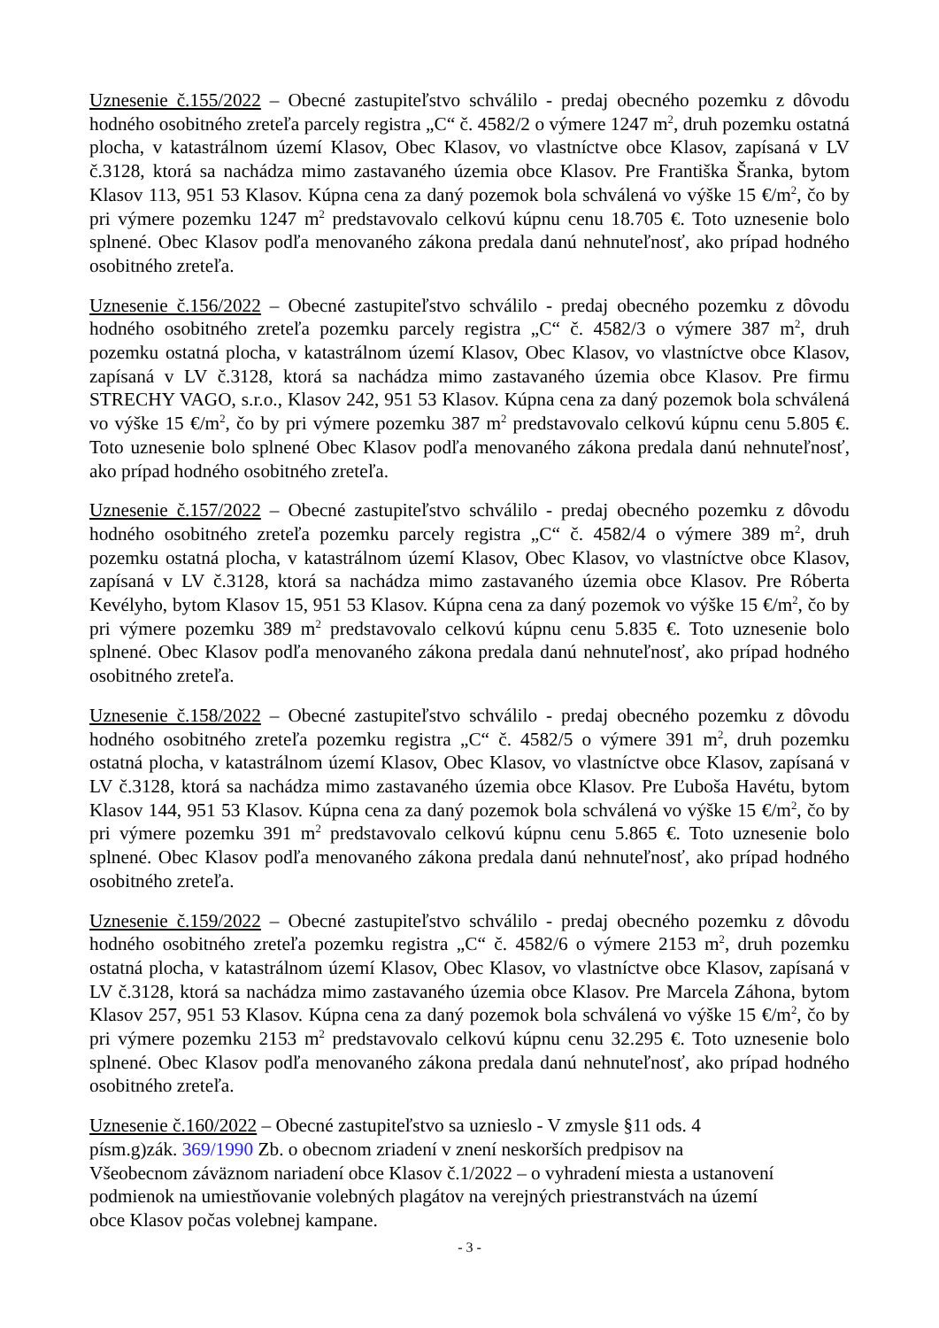Uznesenie č.155/2022 – Obecné zastupiteľstvo schválilo - predaj obecného pozemku z dôvodu hodného osobitného zreteľa parcely registra „C“ č. 4582/2 o výmere 1247 m<sup>2</sup>, druh pozemku ostatná plocha, v katastrálnom území Klasov, Obec Klasov, vo vlastníctve obce Klasov, zapísaná v LV č.3128, ktorá sa nachádza mimo zastavaného územia obce Klasov. Pre Františka Šranka, bytom Klasov 113, 951 53 Klasov. Kúpna cena za daný pozemok bola schválená vo výške 15 €/m<sup>2</sup>, čo by pri výmere pozemku 1247 m<sup>2</sup> predstavovalo celkovú kúpnu cenu 18.705 €. Toto uznesenie bolo splnené. Obec Klasov podľa menovaného zákona predala danú nehnuteľnosť, ako prípad hodného osobitného zreteľa.
Uznesenie č.156/2022 – Obecné zastupiteľstvo schválilo - predaj obecného pozemku z dôvodu hodného osobitného zreteľa pozemku parcely registra „C“ č. 4582/3 o výmere 387 m<sup>2</sup>, druh pozemku ostatná plocha, v katastrálnom území Klasov, Obec Klasov, vo vlastníctve obce Klasov, zapísaná v LV č.3128, ktorá sa nachádza mimo zastavaného územia obce Klasov. Pre firmu STRECHY VAGO, s.r.o., Klasov 242, 951 53 Klasov. Kúpna cena za daný pozemok bola schválená vo výške 15 €/m<sup>2</sup>, čo by pri výmere pozemku 387 m<sup>2</sup> predstavovalo celkovú kúpnu cenu 5.805 €. Toto uznesenie bolo splnené Obec Klasov podľa menovaného zákona predala danú nehnuteľnosť, ako prípad hodného osobitného zreteľa.
Uznesenie č.157/2022 – Obecné zastupiteľstvo schválilo - predaj obecného pozemku z dôvodu hodného osobitného zreteľa pozemku parcely registra „C“ č. 4582/4 o výmere 389 m<sup>2</sup>, druh pozemku ostatná plocha, v katastrálnom území Klasov, Obec Klasov, vo vlastníctve obce Klasov, zapísaná v LV č.3128, ktorá sa nachádza mimo zastavaného územia obce Klasov. Pre Róberta Kevélyho, bytom Klasov 15, 951 53 Klasov. Kúpna cena za daný pozemok vo výške 15 €/m<sup>2</sup>, čo by pri výmere pozemku 389 m<sup>2</sup> predstavovalo celkovú kúpnu cenu 5.835 €. Toto uznesenie bolo splnené. Obec Klasov podľa menovaného zákona predala danú nehnuteľnosť, ako prípad hodného osobitného zreteľa.
Uznesenie č.158/2022 – Obecné zastupiteľstvo schválilo - predaj obecného pozemku z dôvodu hodného osobitného zreteľa pozemku registra „C“ č. 4582/5 o výmere 391 m<sup>2</sup>, druh pozemku ostatná plocha, v katastrálnom území Klasov, Obec Klasov, vo vlastníctve obce Klasov, zapísaná v LV č.3128, ktorá sa nachádza mimo zastavaného územia obce Klasov. Pre Ľuboša Havétu, bytom Klasov 144, 951 53 Klasov. Kúpna cena za daný pozemok bola schválená vo výške 15 €/m<sup>2</sup>, čo by pri výmere pozemku 391 m<sup>2</sup> predstavovalo celkovú kúpnu cenu 5.865 €. Toto uznesenie bolo splnené. Obec Klasov podľa menovaného zákona predala danú nehnuteľnosť, ako prípad hodného osobitného zreteľa.
Uznesenie č.159/2022 – Obecné zastupiteľstvo schválilo - predaj obecného pozemku z dôvodu hodného osobitného zreteľa pozemku registra „C“ č. 4582/6 o výmere 2153 m<sup>2</sup>, druh pozemku ostatná plocha, v katastrálnom území Klasov, Obec Klasov, vo vlastníctve obce Klasov, zapísaná v LV č.3128, ktorá sa nachádza mimo zastavaného územia obce Klasov. Pre Marcela Záhona, bytom Klasov 257, 951 53 Klasov. Kúpna cena za daný pozemok bola schválená vo výške 15 €/m<sup>2</sup>, čo by pri výmere pozemku 2153 m<sup>2</sup> predstavovalo celkovú kúpnu cenu 32.295 €. Toto uznesenie bolo splnené. Obec Klasov podľa menovaného zákona predala danú nehnuteľnosť, ako prípad hodného osobitného zreteľa.
Uznesenie č.160/2022 – Obecné zastupiteľstvo sa uznieslo - V zmysle §11 ods. 4
písm.g)zák. 369/1990 Zb. o obecnom zriadení v znení neskorších predpisov na
Všeobecnom záväznom nariadení obce Klasov č.1/2022 – o vyhradení miesta a ustanovení
podmienok na umiestňovanie volebných plagátov na verejných priestranstvách na území
obce Klasov počas volebnej kampane.
- 3 -